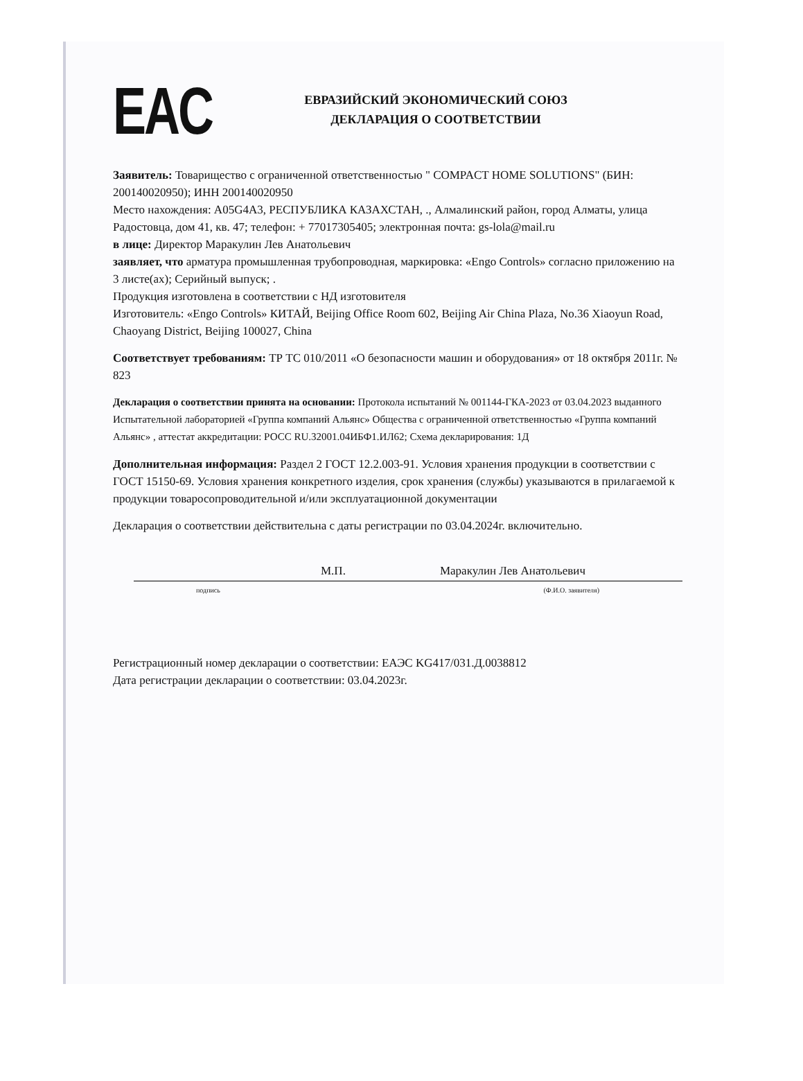EAC
ЕВРАЗИЙСКИЙ ЭКОНОМИЧЕСКИЙ СОЮЗ
ДЕКЛАРАЦИЯ О СООТВЕТСТВИИ
Заявитель: Товарищество с ограниченной ответственностью " COMPACT HOME SOLUTIONS" (БИН: 200140020950); ИНН 200140020950
Место нахождения: A05G4A3, РЕСПУБЛИКА КАЗАХСТАН, ., Алмалинский район, город Алматы, улица Радостовца, дом 41, кв. 47; телефон: + 77017305405; электронная почта: gs-lola@mail.ru
в лице: Директор Маракулин Лев Анатольевич
заявляет, что арматура промышленная трубопроводная, маркировка: «Engo Controls» согласно приложению на 3 листе(ах); Серийный выпуск; .
Продукция изготовлена в соответствии с НД изготовителя
Изготовитель: «Engo Controls» КИТАЙ, Beijing Office Room 602, Beijing Air China Plaza, No.36 Xiaoyun Road, Chaoyang District, Beijing 100027, China
Соответствует требованиям: ТР ТС 010/2011 «О безопасности машин и оборудования» от 18 октября 2011г. № 823
Декларация о соответствии принята на основании: Протокола испытаний № 001144-ГКА-2023 от 03.04.2023 выданного Испытательной лабораторией «Группа компаний Альянс» Общества с ограниченной ответственностью «Группа компаний Альянс» , аттестат аккредитации: РОСС RU.32001.04ИБФ1.ИЛ62; Схема декларирования: 1Д
Дополнительная информация: Раздел 2 ГОСТ 12.2.003-91. Условия хранения продукции в соответствии с ГОСТ 15150-69. Условия хранения конкретного изделия, срок хранения (службы) указываются в прилагаемой к продукции товаросопроводительной и/или эксплуатационной документации
Декларация о соответствии действительна с даты регистрации по 03.04.2024г. включительно.
М.П. Маракулин Лев Анатольевич
подпись (Ф.И.О. заявителя)
Регистрационный номер декларации о соответствии: ЕАЭС KG417/031.Д.0038812
Дата регистрации декларации о соответствии: 03.04.2023г.